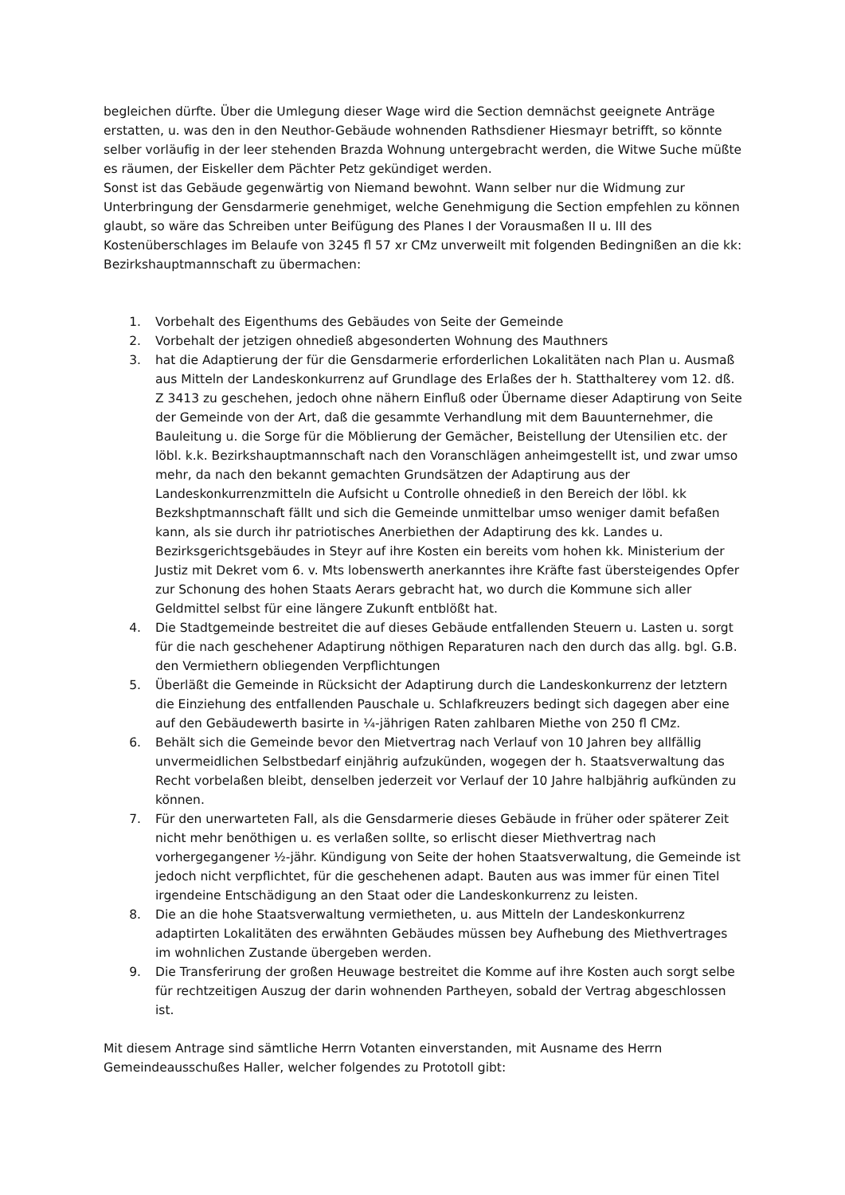begleichen dürfte. Über die Umlegung dieser Wage wird die Section demnächst geeignete Anträge erstatten, u. was den in den Neuthor-Gebäude wohnenden Rathsdiener Hiesmayr betrifft, so könnte selber vorläufig in der leer stehenden Brazda Wohnung untergebracht werden, die Witwe Suche müßte es räumen, der Eiskeller dem Pächter Petz gekündiget werden.
Sonst ist das Gebäude gegenwärtig von Niemand bewohnt. Wann selber nur die Widmung zur Unterbringung der Gensdarmerie genehmiget, welche Genehmigung die Section empfehlen zu können glaubt, so wäre das Schreiben unter Beifügung des Planes I der Vorausmaßen II u. III des Kostenüberschlages im Belaufe von 3245 fl 57 xr CMz unverweilt mit folgenden Bedingnißen an die kk: Bezirkshauptmannschaft zu übermachen:
1. Vorbehalt des Eigenthums des Gebäudes von Seite der Gemeinde
2. Vorbehalt der jetzigen ohnedieß abgesonderten Wohnung des Mauthners
3. hat die Adaptierung der für die Gensdarmerie erforderlichen Lokalitäten nach Plan u. Ausmaß aus Mitteln der Landeskonkurrenz auf Grundlage des Erlaßes der h. Statthalterey vom 12. dß. Z 3413 zu geschehen, jedoch ohne nähern Einfluß oder Übername dieser Adaptirung von Seite der Gemeinde von der Art, daß die gesammte Verhandlung mit dem Bauunternehmer, die Bauleitung u. die Sorge für die Möblierung der Gemächer, Beistellung der Utensilien etc. der löbl. k.k. Bezirkshauptmannschaft nach den Voranschlägen anheimgestellt ist, und zwar umso mehr, da nach den bekannt gemachten Grundsätzen der Adaptirung aus der Landeskonkurrenzmitteln die Aufsicht u Controlle ohnedieß in den Bereich der löbl. kk Bezkshptmannschaft fällt und sich die Gemeinde unmittelbar umso weniger damit befaßen kann, als sie durch ihr patriotisches Anerbiethen der Adaptirung des kk. Landes u. Bezirksgerichtsgebäudes in Steyr auf ihre Kosten ein bereits vom hohen kk. Ministerium der Justiz mit Dekret vom 6. v. Mts lobenswerth anerkanntes ihre Kräfte fast übersteigendes Opfer zur Schonung des hohen Staats Aerars gebracht hat, wo durch die Kommune sich aller Geldmittel selbst für eine längere Zukunft entblößt hat.
4. Die Stadtgemeinde bestreitet die auf dieses Gebäude entfallenden Steuern u. Lasten u. sorgt für die nach geschehener Adaptirung nöthigen Reparaturen nach den durch das allg. bgl. G.B. den Vermiethern obliegenden Verpflichtungen
5. Überläßt die Gemeinde in Rücksicht der Adaptirung durch die Landeskonkurrenz der letztern die Einziehung des entfallenden Pauschale u. Schlafkreuzers bedingt sich dagegen aber eine auf den Gebäudewerth basirte in ¼-jährigen Raten zahlbaren Miethe von 250 fl CMz.
6. Behält sich die Gemeinde bevor den Mietvertrag nach Verlauf von 10 Jahren bey allfällig unvermeidlichen Selbstbedarf einjährig aufzukünden, wogegen der h. Staatsverwaltung das Recht vorbelaßen bleibt, denselben jederzeit vor Verlauf der 10 Jahre halbjährig aufkünden zu können.
7. Für den unerwarteten Fall, als die Gensdarmerie dieses Gebäude in früher oder späterer Zeit nicht mehr benöthigen u. es verlaßen sollte, so erlischt dieser Miethvertrag nach vorhergegangener ½-jähr. Kündigung von Seite der hohen Staatsverwaltung, die Gemeinde ist jedoch nicht verpflichtet, für die geschehenen adapt. Bauten aus was immer für einen Titel irgendeine Entschädigung an den Staat oder die Landeskonkurrenz zu leisten.
8. Die an die hohe Staatsverwaltung vermietheten, u. aus Mitteln der Landeskonkurrenz adaptirten Lokalitäten des erwähnten Gebäudes müssen bey Aufhebung des Miethvertrages im wohnlichen Zustande übergeben werden.
9. Die Transferirung der großen Heuwage bestreitet die Komme auf ihre Kosten auch sorgt selbe für rechtzeitigen Auszug der darin wohnenden Partheyen, sobald der Vertrag abgeschlossen ist.
Mit diesem Antrage sind sämtliche Herrn Votanten einverstanden, mit Ausname des Herrn Gemeindeausschußes Haller, welcher folgendes zu Prototoll gibt: